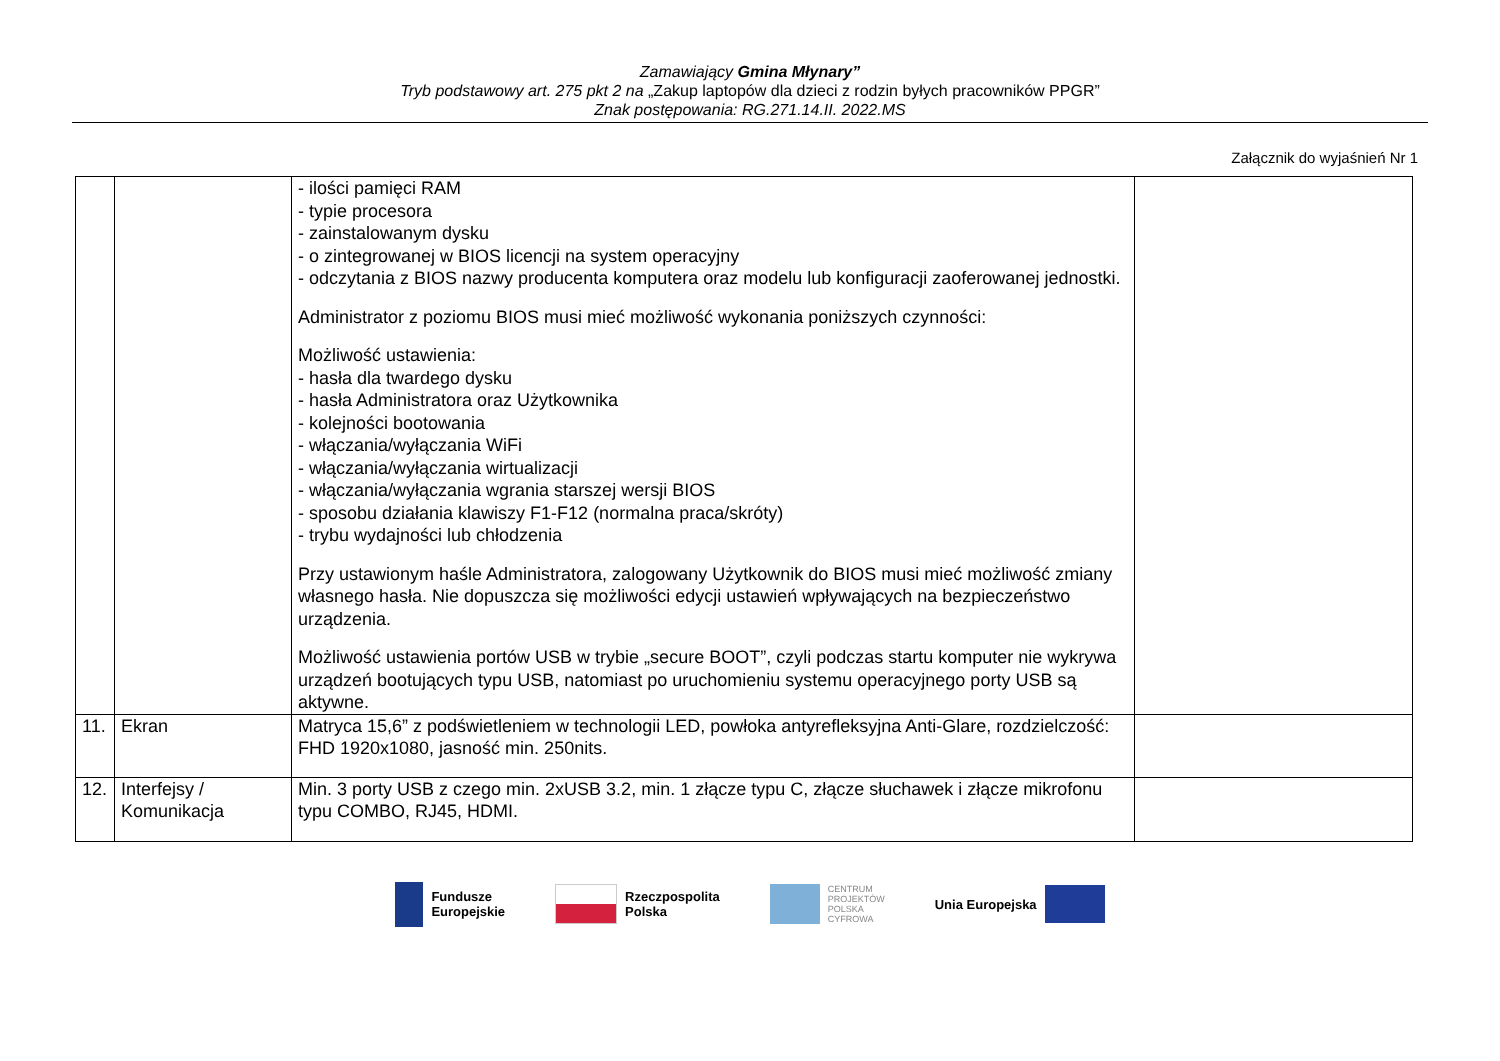Zamawiający Gmina Młynary”
Tryb podstawowy art. 275 pkt 2 na „Zakup laptopów dla dzieci z rodzin byłych pracowników PPGR”
Znak postępowania: RG.271.14.II. 2022.MS
Załącznik do wyjaśnień Nr 1
| | | - ilości pamięci RAM - typie procesora - zainstalowanym dysku - o zintegrowanej w BIOS licencji na system operacyjny - odczytania z BIOS nazwy producenta komputera oraz modelu lub konfiguracji zaoferowanej jednostki. Administrator z poziomu BIOS musi mieć możliwość wykonania poniższych czynności: Możliwość ustawienia: - hasła dla twardego dysku - hasła Administratora oraz Użytkownika - kolejności bootowania - włączania/wyłączania WiFi - włączania/wyłączania wirtualizacji - włączania/wyłączania wgrania starszej wersji BIOS - sposobu działania klawiszy F1-F12 (normalna praca/skróty) - trybu wydajności lub chłodzenia Przy ustawionym haśle Administratora, zalogowany Użytkownik do BIOS musi mieć możliwość zmiany własnego hasła. Nie dopuszcza się możliwości edycji ustawień wpływających na bezpieczeństwo urządzenia. Możliwość ustawienia portów USB w trybie „secure BOOT”, czyli podczas startu komputer nie wykrywa urządzeń bootujących typu USB, natomiast po uruchomieniu systemu operacyjnego porty USB są aktywne. | |
| 11. | Ekran | Matryca 15,6” z podświetleniem w technologii LED, powłoka antyrefleksyjna Anti-Glare, rozdzielczość: FHD 1920x1080, jasność min. 250nits. | |
| 12. | Interfejsy / Komunikacja | Min. 3 porty USB z czego min. 2xUSB 3.2, min. 1 złącze typu C, złącze słuchawek i złącze mikrofonu typu COMBO, RJ45, HDMI. | |
Fundusze
Europejskie
Rzeczpospolita
Polska
CENTRUM
PROJEKTÓW
POLSKA
CYFROWA
Unia Europejska